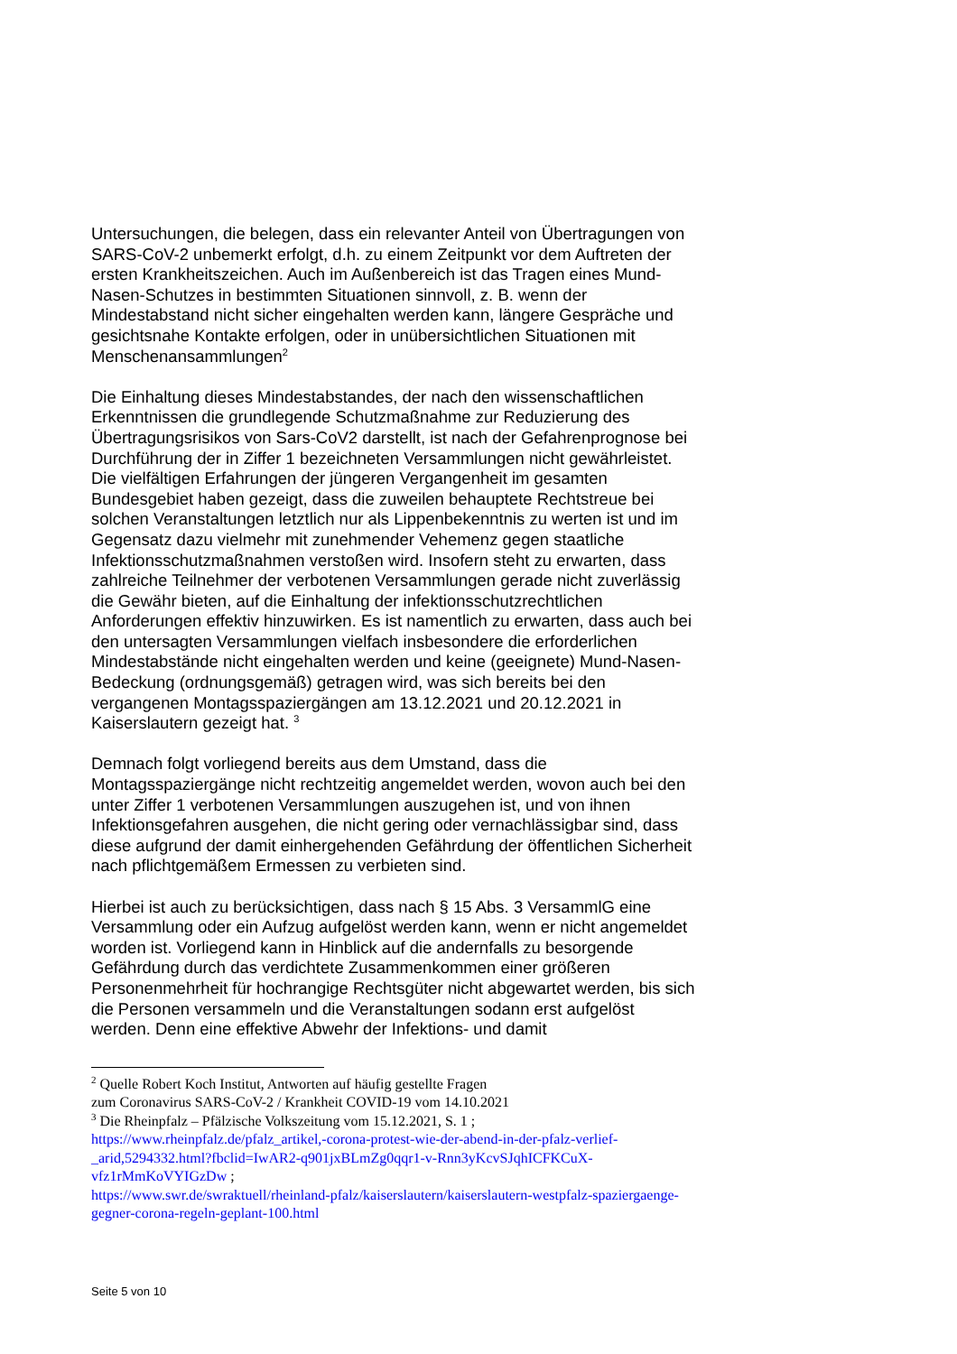Untersuchungen, die belegen, dass ein relevanter Anteil von Übertragungen von SARS-CoV-2 unbemerkt erfolgt, d.h. zu einem Zeitpunkt vor dem Auftreten der ersten Krankheitszeichen. Auch im Außenbereich ist das Tragen eines Mund-Nasen-Schutzes in bestimmten Situationen sinnvoll, z. B. wenn der Mindestabstand nicht sicher eingehalten werden kann, längere Gespräche und gesichtsnahe Kontakte erfolgen, oder in unübersichtlichen Situationen mit Menschenansammlungen<sup>2</sup>
Die Einhaltung dieses Mindestabstandes, der nach den wissenschaftlichen Erkenntnissen die grundlegende Schutzmaßnahme zur Reduzierung des Übertragungsrisikos von Sars-CoV2 darstellt, ist nach der Gefahrenprognose bei Durchführung der in Ziffer 1 bezeichneten Versammlungen nicht gewährleistet. Die vielfältigen Erfahrungen der jüngeren Vergangenheit im gesamten Bundesgebiet haben gezeigt, dass die zuweilen behauptete Rechtstreue bei solchen Veranstaltungen letztlich nur als Lippenbekenntnis zu werten ist und im Gegensatz dazu vielmehr mit zunehmender Vehemenz gegen staatliche Infektionsschutzmaßnahmen verstoßen wird. Insofern steht zu erwarten, dass zahlreiche Teilnehmer der verbotenen Versammlungen gerade nicht zuverlässig die Gewähr bieten, auf die Einhaltung der infektionsschutzrechtlichen Anforderungen effektiv hinzuwirken. Es ist namentlich zu erwarten, dass auch bei den untersagten Versammlungen vielfach insbesondere die erforderlichen Mindestabstände nicht eingehalten werden und keine (geeignete) Mund-Nasen-Bedeckung (ordnungsgemäß) getragen wird, was sich bereits bei den vergangenen Montagsspaziergängen am 13.12.2021 und 20.12.2021 in Kaiserslautern gezeigt hat. <sup>3</sup>
Demnach folgt vorliegend bereits aus dem Umstand, dass die Montagsspaziergänge nicht rechtzeitig angemeldet werden, wovon auch bei den unter Ziffer 1 verbotenen Versammlungen auszugehen ist, und von ihnen Infektionsgefahren ausgehen, die nicht gering oder vernachlässigbar sind, dass diese aufgrund der damit einhergehenden Gefährdung der öffentlichen Sicherheit nach pflichtgemäßem Ermessen zu verbieten sind.
Hierbei ist auch zu berücksichtigen, dass nach § 15 Abs. 3 VersammlG eine Versammlung oder ein Aufzug aufgelöst werden kann, wenn er nicht angemeldet worden ist. Vorliegend kann in Hinblick auf die andernfalls zu besorgende Gefährdung durch das verdichtete Zusammenkommen einer größeren Personenmehrheit für hochrangige Rechtsgüter nicht abgewartet werden, bis sich die Personen versammeln und die Veranstaltungen sodann erst aufgelöst werden. Denn eine effektive Abwehr der Infektions- und damit
<sup>2</sup> Quelle Robert Koch Institut, Antworten auf häufig gestellte Fragen
zum Coronavirus SARS-CoV-2 / Krankheit COVID-19 vom 14.10.2021
<sup>3</sup> Die Rheinpfalz – Pfälzische Volkszeitung vom 15.12.2021, S. 1 ;
https://www.rheinpfalz.de/pfalz_artikel,-corona-protest-wie-der-abend-in-der-pfalz-verlief-_arid,5294332.html?fbclid=IwAR2-q901jxBLmZg0qqr1-v-Rnn3yKcvSJqhICFKCuX-vfz1rMmKoVYIGzDw ;
https://www.swr.de/swraktuell/rheinland-pfalz/kaiserslautern/kaiserslautern-westpfalz-spaziergaenge-gegner-corona-regeln-geplant-100.html
Seite 5 von 10